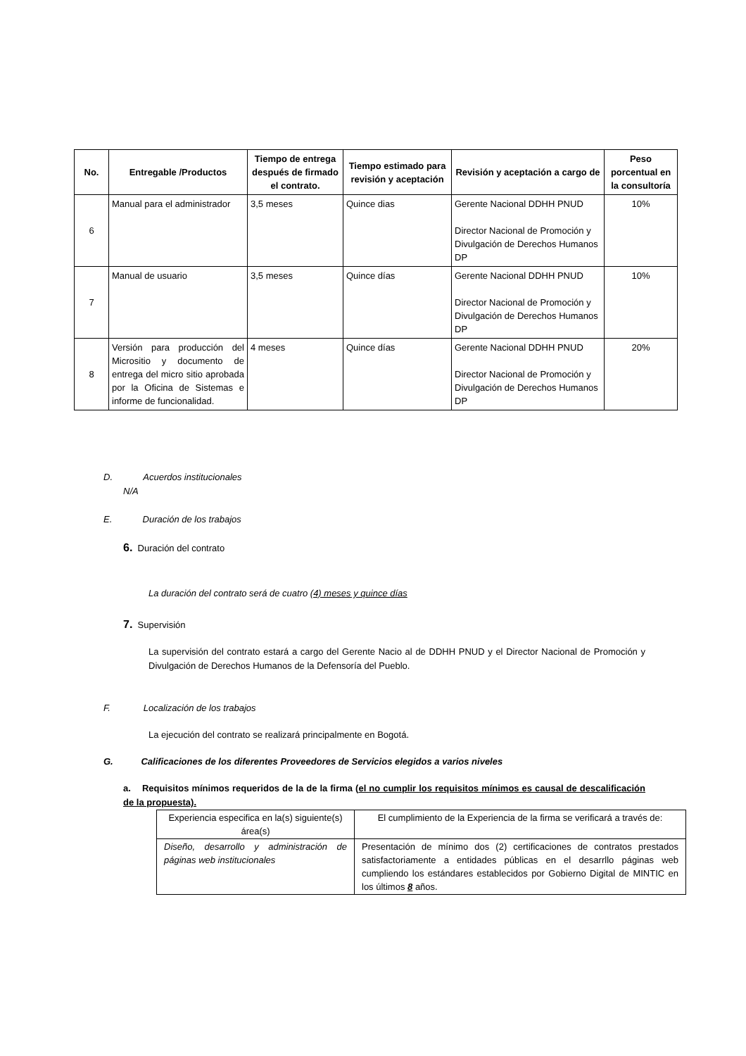| No. | Entregable /Productos | Tiempo de entrega después de firmado el contrato. | Tiempo estimado para revisión y aceptación | Revisión y aceptación a cargo de | Peso porcentual en la consultoría |
| --- | --- | --- | --- | --- | --- |
| 6 | Manual para el administrador | 3,5 meses | Quince dias | Gerente Nacional DDHH PNUD Director Nacional de Promoción y Divulgación de Derechos Humanos DP | 10% |
| 7 | Manual de usuario | 3,5 meses | Quince días | Gerente Nacional DDHH PNUD Director Nacional de Promoción y Divulgación de Derechos Humanos DP | 10% |
| 8 | Versión para producción del Micrositio y documento de entrega del micro sitio aprobada por la Oficina de Sistemas e informe de funcionalidad. | 4 meses | Quince días | Gerente Nacional DDHH PNUD Director Nacional de Promoción y Divulgación de Derechos Humanos DP | 20% |
D. Acuerdos institucionales
N/A
E. Duración de los trabajos
6. Duración del contrato
La duración del contrato será de cuatro (4) meses y quince días
7. Supervisión
La supervisión del contrato estará a cargo del Gerente Nacio al de DDHH PNUD y el Director Nacional de Promoción y Divulgación de Derechos Humanos de la Defensoría del Pueblo.
F. Localización de los trabajos
La ejecución del contrato se realizará principalmente en Bogotá.
G. Calificaciones de los diferentes Proveedores de Servicios elegidos a varios niveles
a. Requisitos mínimos requeridos de la de la firma (el no cumplir los requisitos mínimos es causal de descalificación de la propuesta).
| Experiencia especifica en la(s) siguiente(s) área(s) | El cumplimiento de la Experiencia de la firma se verificará a través de: |
| Diseño, desarrollo y administración de páginas web institucionales | Presentación de mínimo dos (2) certificaciones de contratos prestados satisfactoriamente a entidades públicas en el desarrllo páginas web cumpliendo los estándares establecidos por Gobierno Digital de MINTIC en los últimos 8 años. |